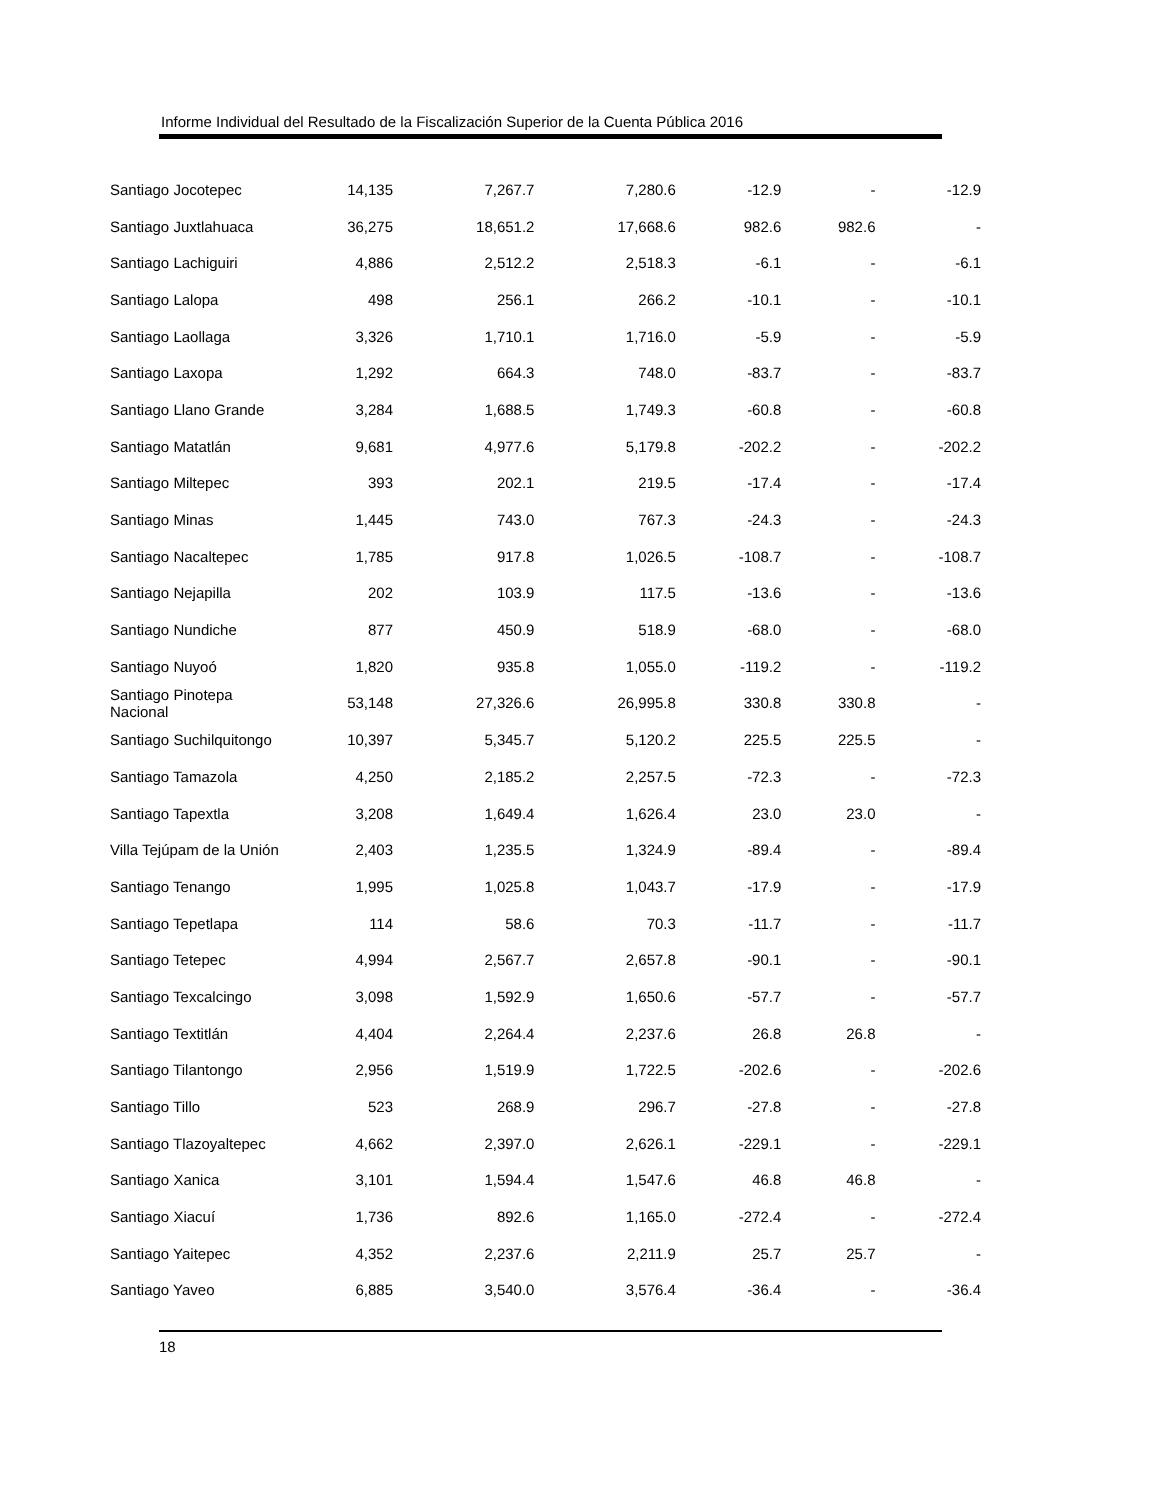Informe Individual del Resultado de la Fiscalización Superior de la Cuenta Pública 2016
| Santiago Jocotepec | 14,135 | 7,267.7 | 7,280.6 | -12.9 | - | -12.9 |
| Santiago Juxtlahuaca | 36,275 | 18,651.2 | 17,668.6 | 982.6 | 982.6 | - |
| Santiago Lachiguiri | 4,886 | 2,512.2 | 2,518.3 | -6.1 | - | -6.1 |
| Santiago Lalopa | 498 | 256.1 | 266.2 | -10.1 | - | -10.1 |
| Santiago Laollaga | 3,326 | 1,710.1 | 1,716.0 | -5.9 | - | -5.9 |
| Santiago Laxopa | 1,292 | 664.3 | 748.0 | -83.7 | - | -83.7 |
| Santiago Llano Grande | 3,284 | 1,688.5 | 1,749.3 | -60.8 | - | -60.8 |
| Santiago Matatlán | 9,681 | 4,977.6 | 5,179.8 | -202.2 | - | -202.2 |
| Santiago Miltepec | 393 | 202.1 | 219.5 | -17.4 | - | -17.4 |
| Santiago Minas | 1,445 | 743.0 | 767.3 | -24.3 | - | -24.3 |
| Santiago Nacaltepec | 1,785 | 917.8 | 1,026.5 | -108.7 | - | -108.7 |
| Santiago Nejapilla | 202 | 103.9 | 117.5 | -13.6 | - | -13.6 |
| Santiago Nundiche | 877 | 450.9 | 518.9 | -68.0 | - | -68.0 |
| Santiago Nuyoó | 1,820 | 935.8 | 1,055.0 | -119.2 | - | -119.2 |
| Santiago Pinotepa Nacional | 53,148 | 27,326.6 | 26,995.8 | 330.8 | 330.8 | - |
| Santiago Suchilquitongo | 10,397 | 5,345.7 | 5,120.2 | 225.5 | 225.5 | - |
| Santiago Tamazola | 4,250 | 2,185.2 | 2,257.5 | -72.3 | - | -72.3 |
| Santiago Tapextla | 3,208 | 1,649.4 | 1,626.4 | 23.0 | 23.0 | - |
| Villa Tejúpam de la Unión | 2,403 | 1,235.5 | 1,324.9 | -89.4 | - | -89.4 |
| Santiago Tenango | 1,995 | 1,025.8 | 1,043.7 | -17.9 | - | -17.9 |
| Santiago Tepetlapa | 114 | 58.6 | 70.3 | -11.7 | - | -11.7 |
| Santiago Tetepec | 4,994 | 2,567.7 | 2,657.8 | -90.1 | - | -90.1 |
| Santiago Texcalcingo | 3,098 | 1,592.9 | 1,650.6 | -57.7 | - | -57.7 |
| Santiago Textitlán | 4,404 | 2,264.4 | 2,237.6 | 26.8 | 26.8 | - |
| Santiago Tilantongo | 2,956 | 1,519.9 | 1,722.5 | -202.6 | - | -202.6 |
| Santiago Tillo | 523 | 268.9 | 296.7 | -27.8 | - | -27.8 |
| Santiago Tlazoyaltepec | 4,662 | 2,397.0 | 2,626.1 | -229.1 | - | -229.1 |
| Santiago Xanica | 3,101 | 1,594.4 | 1,547.6 | 46.8 | 46.8 | - |
| Santiago Xiacuí | 1,736 | 892.6 | 1,165.0 | -272.4 | - | -272.4 |
| Santiago Yaitepec | 4,352 | 2,237.6 | 2,211.9 | 25.7 | 25.7 | - |
| Santiago Yaveo | 6,885 | 3,540.0 | 3,576.4 | -36.4 | - | -36.4 |
18